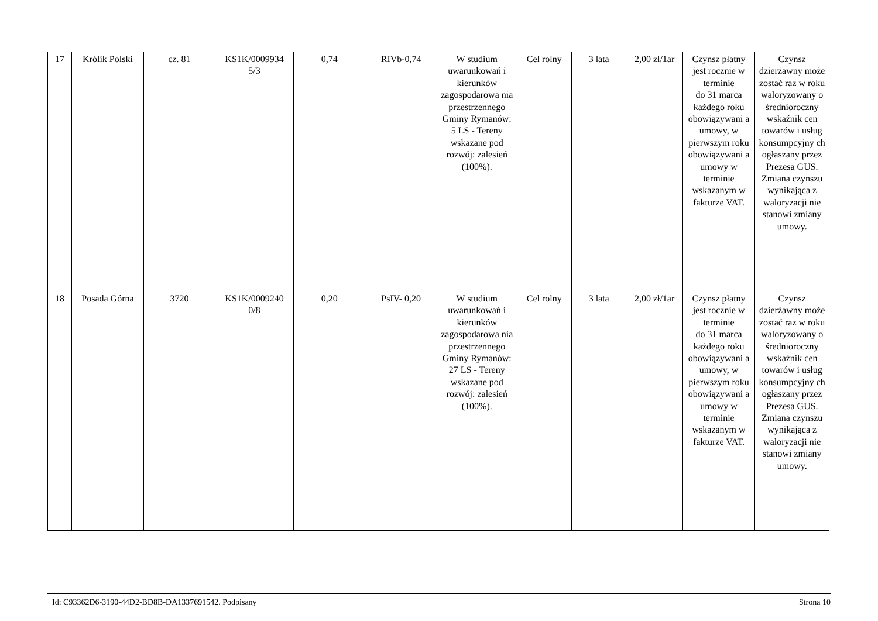| 17 | Królik Polski | cz. 81 | KS1K/0009934 5/3 | 0,74 | RIVb-0,74 | W studium uwarunkowań i kierunków zagospodarowa nia przestrzennego Gminy Rymanów: 5 LS - Tereny wskazane pod rozwój: zalesień (100%). | Cel rolny | 3 lata | 2,00 zł/1ar | Czynsz płatny jest rocznie w terminie do 31 marca każdego roku obowiązywani a umowy, w pierwszym roku obowiązywani a umowy w terminie wskazanym w fakturze VAT. | Czynsz dzierżawny może zostać raz w roku waloryzowany o średnioroczny wskaźnik cen towarów i usług konsumpcyjny ch ogłaszany przez Prezesa GUS. Zmiana czynszu wynikająca z waloryzacji nie stanowi zmiany umowy. |
| 18 | Posada Górna | 3720 | KS1K/0009240 0/8 | 0,20 | PsIV- 0,20 | W studium uwarunkowań i kierunków zagospodarowa nia przestrzennego Gminy Rymanów: 27 LS - Tereny wskazane pod rozwój: zalesień (100%). | Cel rolny | 3 lata | 2,00 zł/1ar | Czynsz płatny jest rocznie w terminie do 31 marca każdego roku obowiązywani a umowy, w pierwszym roku obowiązywani a umowy w terminie wskazanym w fakturze VAT. | Czynsz dzierżawny może zostać raz w roku waloryzowany o średnioroczny wskaźnik cen towarów i usług konsumpcyjny ch ogłaszany przez Prezesa GUS. Zmiana czynszu wynikająca z waloryzacji nie stanowi zmiany umowy. |
Id: C93362D6-3190-44D2-BD8B-DA1337691542. Podpisany Strona 10